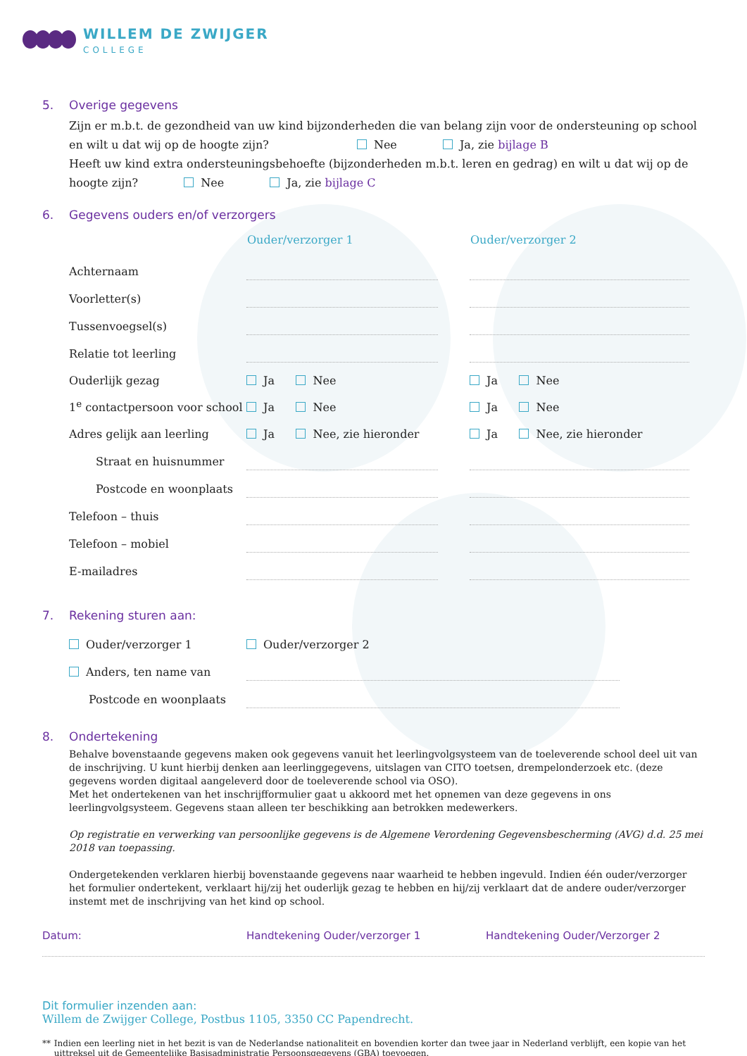WILLEM DE ZWIJGER
COLLEGE
5. Overige gegevens
Zijn er m.b.t. de gezondheid van uw kind bijzonderheden die van belang zijn voor de ondersteuning op school en wilt u dat wij op de hoogte zijn? Nee Ja, zie bijlage B
Heeft uw kind extra ondersteuningsbehoefte (bijzonderheden m.b.t. leren en gedrag) en wilt u dat wij op de hoogte zijn? Nee Ja, zie bijlage C
6. Gegevens ouders en/of verzorgers
| | Ouder/verzorger 1 | | Ouder/verzorger 2 |
| Achternaam | | | |
| Voorletter(s) | | | |
| Tussenvoegsel(s) | | | |
| Relatie tot leerling | | | |
| Ouderlijk gezag | Ja Nee | | Ja Nee |
| 1<sup>e</sup> contactpersoon voor school | Ja Nee | | Ja Nee |
| Adres gelijk aan leerling | Ja Nee, zie hieronder | | Ja Nee, zie hieronder |
| Straat en huisnummer | | | |
| Postcode en woonplaats | | | |
| Telefoon – thuis | | | |
| Telefoon – mobiel | | | |
| E-mailadres | | | |
7. Rekening sturen aan:
| Ouder/verzorger 1 | Ouder/verzorger 2 |
| Anders, ten name van | |
| Postcode en woonplaats | |
8. Ondertekening
Behalve bovenstaande gegevens maken ook gegevens vanuit het leerlingvolgsysteem van de toeleverende school deel uit van de inschrijving. U kunt hierbij denken aan leerlinggegevens, uitslagen van CITO toetsen, drempelonderzoek etc. (deze gegevens worden digitaal aangeleverd door de toeleverende school via OSO).
Met het ondertekenen van het inschrijfformulier gaat u akkoord met het opnemen van deze gegevens in ons leerlingvolgsysteem. Gegevens staan alleen ter beschikking aan betrokken medewerkers.
Op registratie en verwerking van persoonlijke gegevens is de Algemene Verordening Gegevensbescherming (AVG) d.d. 25 mei 2018 van toepassing.
Ondergetekenden verklaren hierbij bovenstaande gegevens naar waarheid te hebben ingevuld. Indien één ouder/verzorger het formulier ondertekent, verklaart hij/zij het ouderlijk gezag te hebben en hij/zij verklaart dat de andere ouder/verzorger instemt met de inschrijving van het kind op school.
Datum: Handtekening Ouder/verzorger 1 Handtekening Ouder/Verzorger 2
Dit formulier inzenden aan:
Willem de Zwijger College, Postbus 1105, 3350 CC Papendrecht.
** Indien een leerling niet in het bezit is van de Nederlandse nationaliteit en bovendien korter dan twee jaar in Nederland verblijft, een kopie van het uittreksel uit de Gemeentelijke Basisadministratie Persoonsgegevens (GBA) toevoegen.